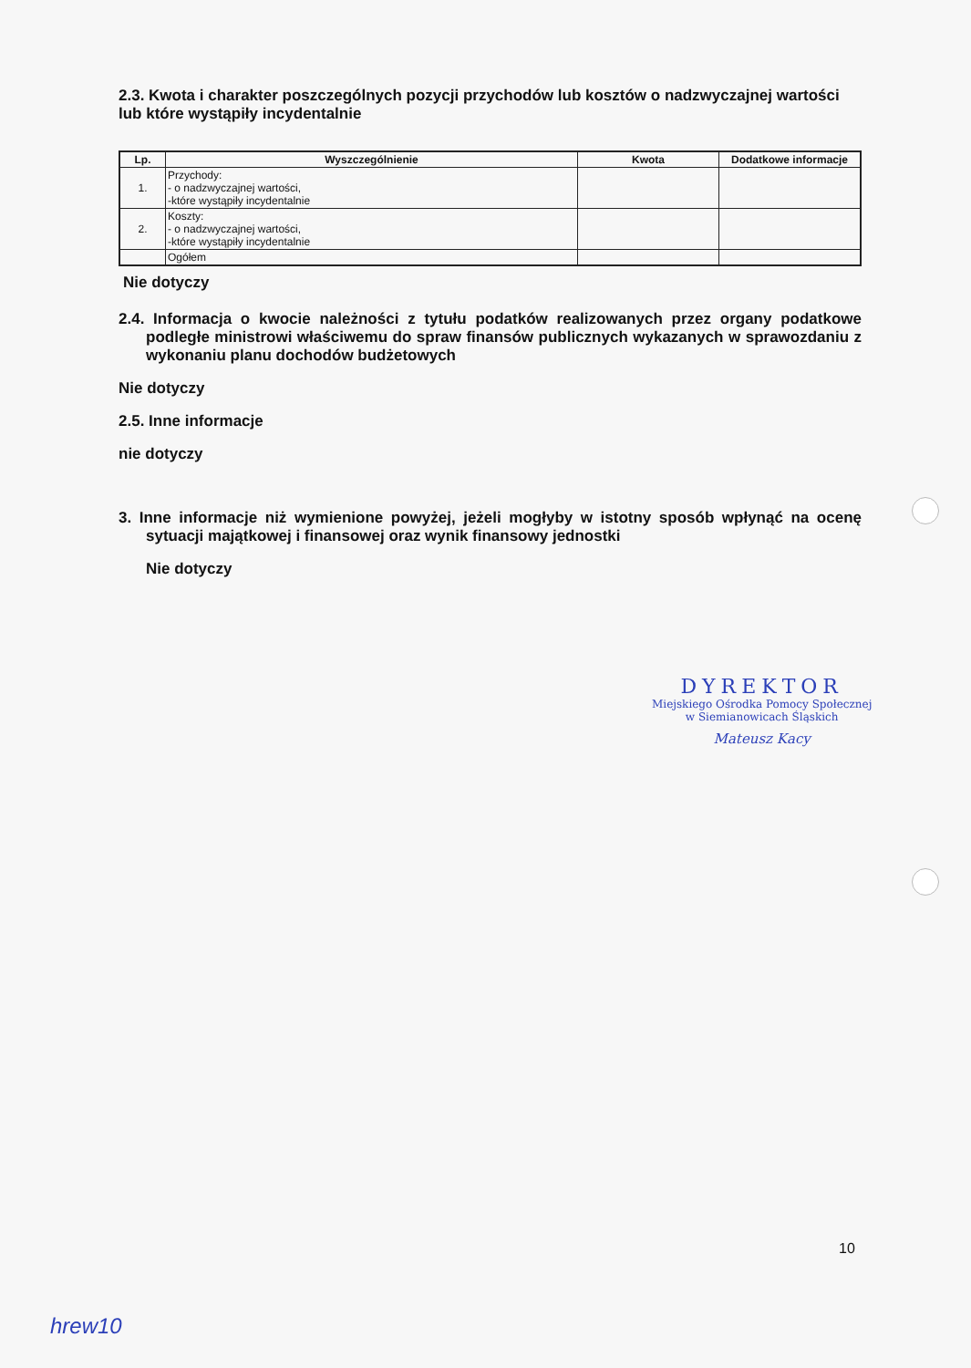2.3. Kwota i charakter poszczególnych pozycji przychodów lub kosztów o nadzwyczajnej wartości lub które wystąpiły incydentalnie
| Lp. | Wyszczególnienie | Kwota | Dodatkowe informacje |
| --- | --- | --- | --- |
| 1. | Przychody: - o nadzwyczajnej wartości, -które wystąpiły incydentalnie | | |
| 2. | Koszty: - o nadzwyczajnej wartości, -które wystąpiły incydentalnie | | |
| | Ogółem | | |
Nie dotyczy
2.4. Informacja o kwocie należności z tytułu podatków realizowanych przez organy podatkowe podległe ministrowi właściwemu do spraw finansów publicznych wykazanych w sprawozdaniu z wykonaniu planu dochodów budżetowych
Nie dotyczy
2.5. Inne informacje
nie dotyczy
3. Inne informacje niż wymienione powyżej, jeżeli mogłyby w istotny sposób wpłynąć na ocenę sytuacji majątkowej i finansowej oraz wynik finansowy jednostki
Nie dotyczy
DYREKTOR
Miejskiego Ośrodka Pomocy Społecznej
w Siemianowicach Śląskich
Mateusz Kacy
10
hrew10